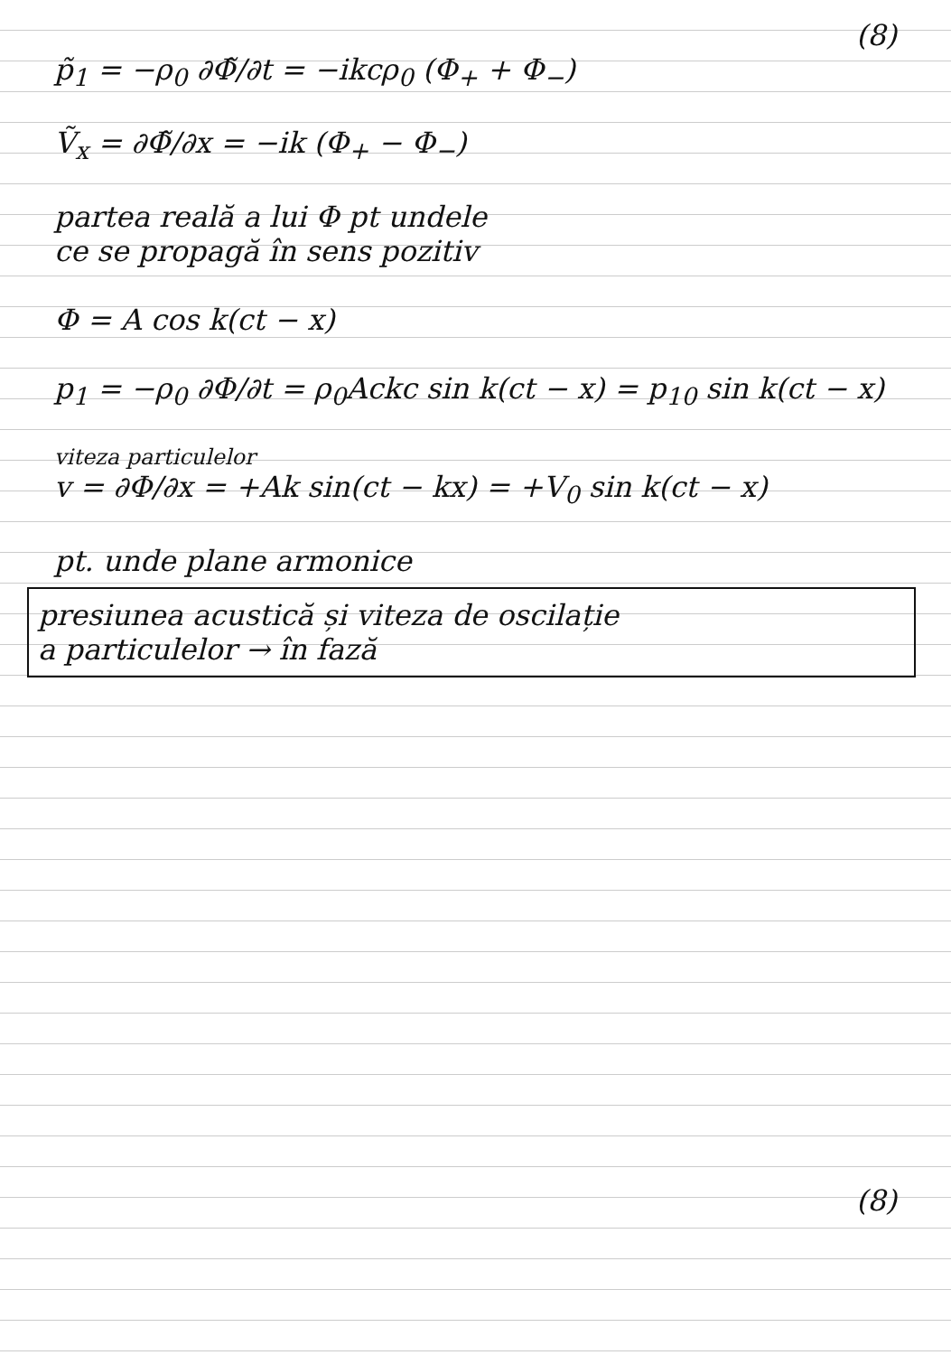(8)
p̃<sub>1</sub> = −ρ<sub>0</sub> ∂Φ̃/∂t = −ikcρ<sub>0</sub> (Φ<sub>+</sub> + Φ<sub>−</sub>)
Ṽ<sub>x</sub> = ∂Φ̃/∂x = −ik (Φ<sub>+</sub> − Φ<sub>−</sub>)
partea reală a lui Φ pt undele
ce se propagă în sens pozitiv
Φ = A cos k(ct − x)
p<sub>1</sub> = −ρ<sub>0</sub> ∂Φ/∂t = ρ<sub>0</sub>Ackc sin k(ct − x) = p<sub>10</sub> sin k(ct − x)
viteza particulelor
v = ∂Φ/∂x = +Ak sin(ct − kx) = +V<sub>0</sub> sin k(ct − x)
pt. unde plane armonice
presiunea acustică și viteza de oscilație
a particulelor → în fază
(8)